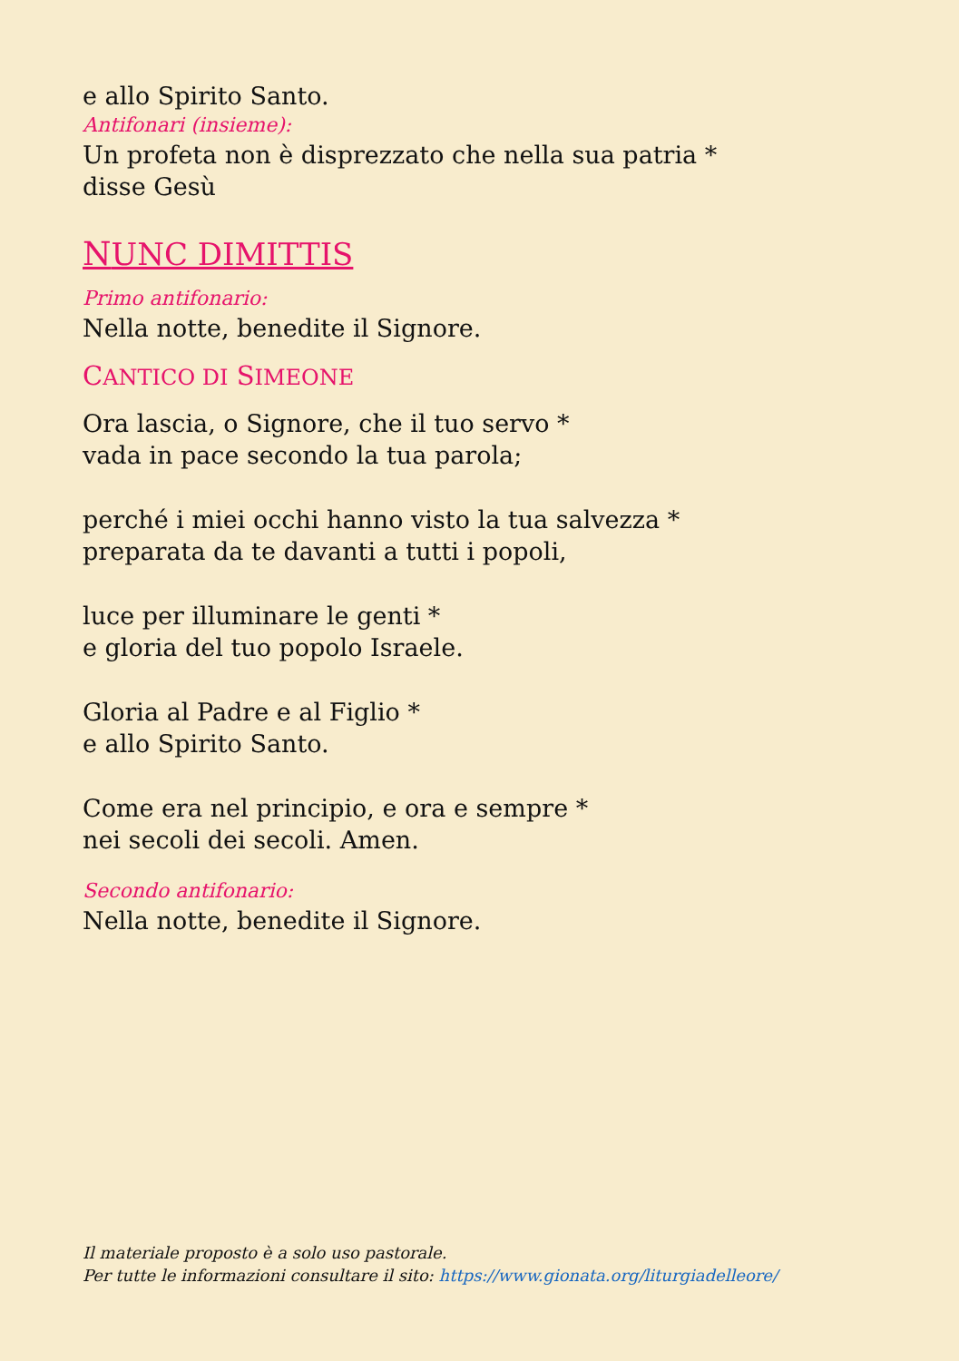e allo Spirito Santo.
Antifonari (insieme):
Un profeta non è disprezzato che nella sua patria *
disse Gesù
NUNC DIMITTIS
Primo antifonario:
Nella notte, benedite il Signore.
CANTICO DI SIMEONE
Ora lascia, o Signore, che il tuo servo *
vada in pace secondo la tua parola;
perché i miei occhi hanno visto la tua salvezza *
preparata da te davanti a tutti i popoli,
luce per illuminare le genti *
e gloria del tuo popolo Israele.
Gloria al Padre e al Figlio *
e allo Spirito Santo.
Come era nel principio, e ora e sempre *
nei secoli dei secoli. Amen.
Secondo antifonario:
Nella notte, benedite il Signore.
Il materiale proposto è a solo uso pastorale.
Per tutte le informazioni consultare il sito: https://www.gionata.org/liturgiadelleore/